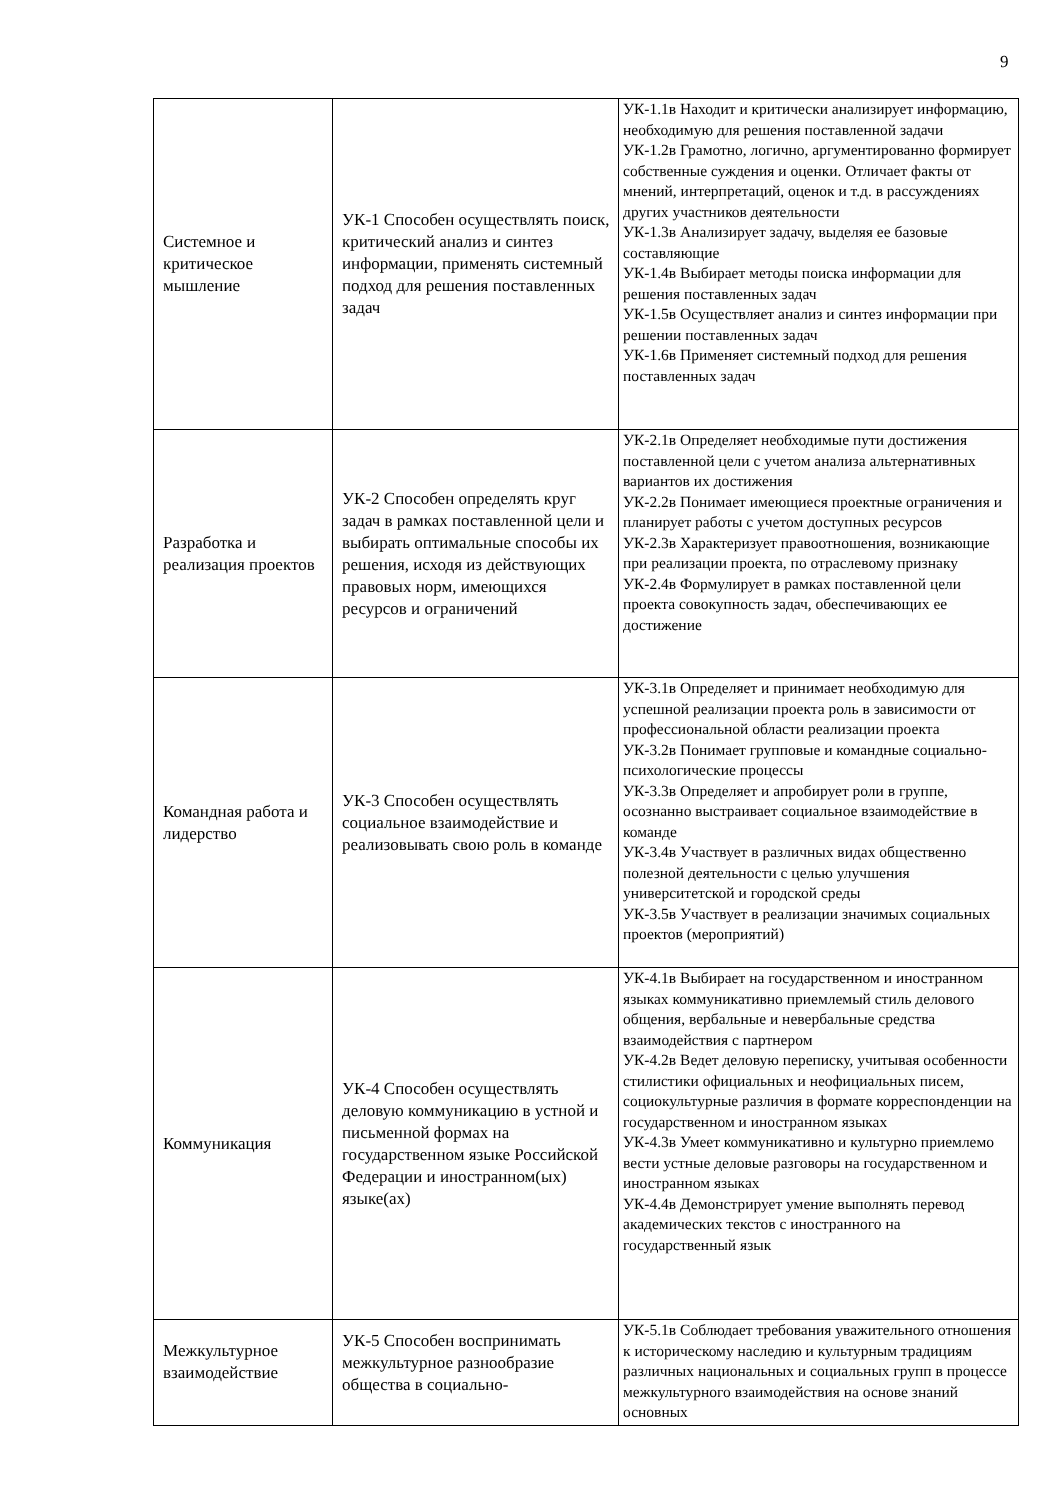9
| Системное и критическое мышление | УК-1 Способен осуществлять поиск, критический анализ и синтез информации, применять системный подход для решения поставленных задач | УК-1.1в Находит и критически анализирует информацию, необходимую для решения поставленной задачи УК-1.2в Грамотно, логично, аргументированно формирует собственные суждения и оценки. Отличает факты от мнений, интерпретаций, оценок и т.д. в рассуждениях других участников деятельности УК-1.3в Анализирует задачу, выделяя ее базовые составляющие УК-1.4в Выбирает методы поиска информации для решения поставленных задач УК-1.5в Осуществляет анализ и синтез информации при решении поставленных задач УК-1.6в Применяет системный подход для решения поставленных задач |
| Разработка и реализация проектов | УК-2 Способен определять круг задач в рамках поставленной цели и выбирать оптимальные способы их решения, исходя из действующих правовых норм, имеющихся ресурсов и ограничений | УК-2.1в Определяет необходимые пути достижения поставленной цели с учетом анализа альтернативных вариантов их достижения УК-2.2в Понимает имеющиеся проектные ограничения и планирует работы с учетом доступных ресурсов УК-2.3в Характеризует правоотношения, возникающие при реализации проекта, по отраслевому признаку УК-2.4в Формулирует в рамках поставленной цели проекта совокупность задач, обеспечивающих ее достижение |
| Командная работа и лидерство | УК-3 Способен осуществлять социальное взаимодействие и реализовывать свою роль в команде | УК-3.1в Определяет и принимает необходимую для успешной реализации проекта роль в зависимости от профессиональной области реализации проекта УК-3.2в Понимает групповые и командные социально-психологические процессы УК-3.3в Определяет и апробирует роли в группе, осознанно выстраивает социальное взаимодействие в команде УК-3.4в Участвует в различных видах общественно полезной деятельности с целью улучшения университетской и городской среды УК-3.5в Участвует в реализации значимых социальных проектов (мероприятий) |
| Коммуникация | УК-4 Способен осуществлять деловую коммуникацию в устной и письменной формах на государственном языке Российской Федерации и иностранном(ых) языке(ах) | УК-4.1в Выбирает на государственном и иностранном языках коммуникативно приемлемый стиль делового общения, вербальные и невербальные средства взаимодействия с партнером УК-4.2в Ведет деловую переписку, учитывая особенности стилистики официальных и неофициальных писем, социокультурные различия в формате корреспонденции на государственном и иностранном языках УК-4.3в Умеет коммуникативно и культурно приемлемо вести устные деловые разговоры на государственном и иностранном языках УК-4.4в Демонстрирует умение выполнять перевод академических текстов с иностранного на государственный язык |
| Межкультурное взаимодействие | УК-5 Способен воспринимать межкультурное разнообразие общества в социально- | УК-5.1в Соблюдает требования уважительного отношения к историческому наследию и культурным традициям различных национальных и социальных групп в процессе межкультурного взаимодействия на основе знаний основных |